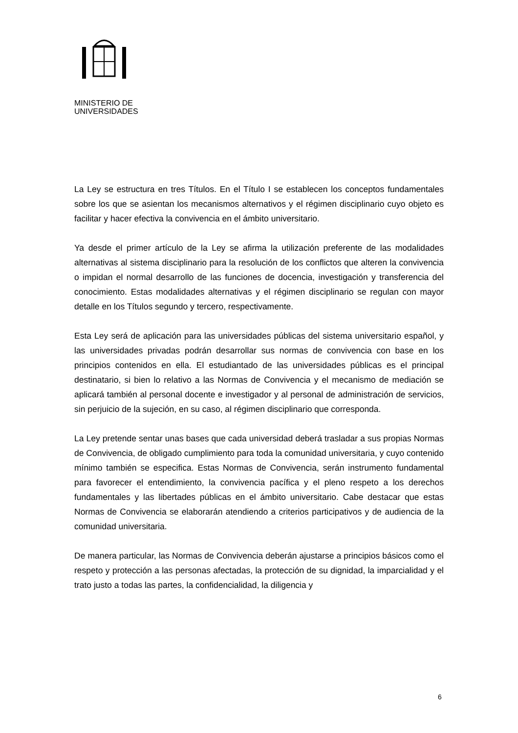MINISTERIO DE
UNIVERSIDADES
La Ley se estructura en tres Títulos. En el Título I se establecen los conceptos fundamentales sobre los que se asientan los mecanismos alternativos y el régimen disciplinario cuyo objeto es facilitar y hacer efectiva la convivencia en el ámbito universitario.
Ya desde el primer artículo de la Ley se afirma la utilización preferente de las modalidades alternativas al sistema disciplinario para la resolución de los conflictos que alteren la convivencia o impidan el normal desarrollo de las funciones de docencia, investigación y transferencia del conocimiento. Estas modalidades alternativas y el régimen disciplinario se regulan con mayor detalle en los Títulos segundo y tercero, respectivamente.
Esta Ley será de aplicación para las universidades públicas del sistema universitario español, y las universidades privadas podrán desarrollar sus normas de convivencia con base en los principios contenidos en ella. El estudiantado de las universidades públicas es el principal destinatario, si bien lo relativo a las Normas de Convivencia y el mecanismo de mediación se aplicará también al personal docente e investigador y al personal de administración de servicios, sin perjuicio de la sujeción, en su caso, al régimen disciplinario que corresponda.
La Ley pretende sentar unas bases que cada universidad deberá trasladar a sus propias Normas de Convivencia, de obligado cumplimiento para toda la comunidad universitaria, y cuyo contenido mínimo también se especifica. Estas Normas de Convivencia, serán instrumento fundamental para favorecer el entendimiento, la convivencia pacífica y el pleno respeto a los derechos fundamentales y las libertades públicas en el ámbito universitario. Cabe destacar que estas Normas de Convivencia se elaborarán atendiendo a criterios participativos y de audiencia de la comunidad universitaria.
De manera particular, las Normas de Convivencia deberán ajustarse a principios básicos como el respeto y protección a las personas afectadas, la protección de su dignidad, la imparcialidad y el trato justo a todas las partes, la confidencialidad, la diligencia y
6